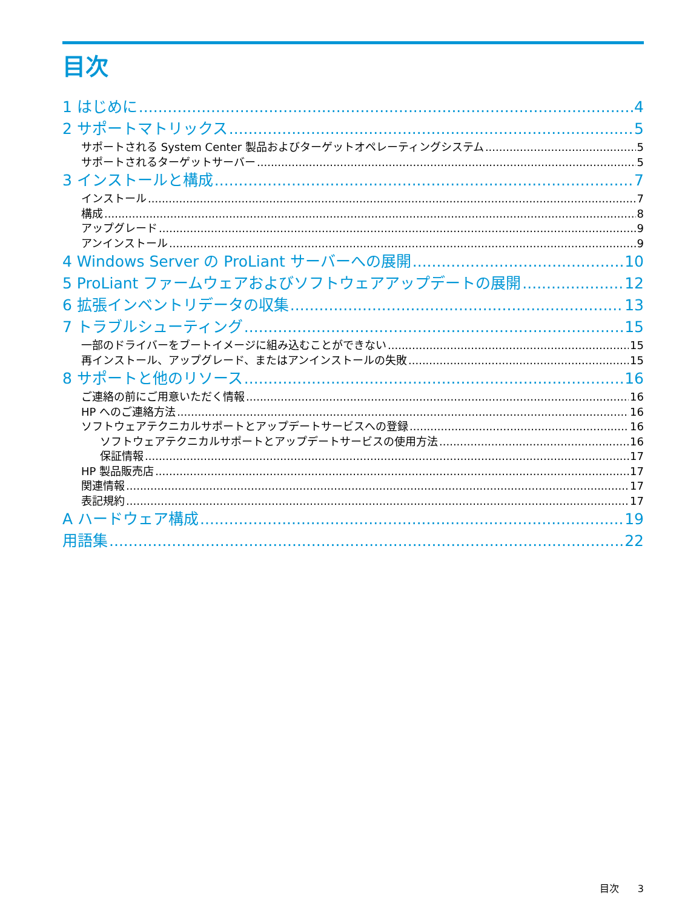目次
1 はじめに 4
2 サポートマトリックス 5
サポートされる System Center 製品およびターゲットオペレーティングシステム 5
サポートされるターゲットサーバー 5
3 インストールと構成 7
インストール 7
構成 8
アップグレード 9
アンインストール 9
4 Windows Server の ProLiant サーバーへの展開 10
5 ProLiant ファームウェアおよびソフトウェアアップデートの展開 12
6 拡張インベントリデータの収集 13
7 トラブルシューティング 15
一部のドライバーをブートイメージに組み込むことができない 15
再インストール、アップグレード、またはアンインストールの失敗 15
8 サポートと他のリソース 16
ご連絡の前にご用意いただく情報 16
HP へのご連絡方法 16
ソフトウェアテクニカルサポートとアップデートサービスへの登録 16
ソフトウェアテクニカルサポートとアップデートサービスの使用方法 16
保証情報 17
HP 製品販売店 17
関連情報 17
表記規約 17
A ハードウェア構成 19
用語集 22
目次 3